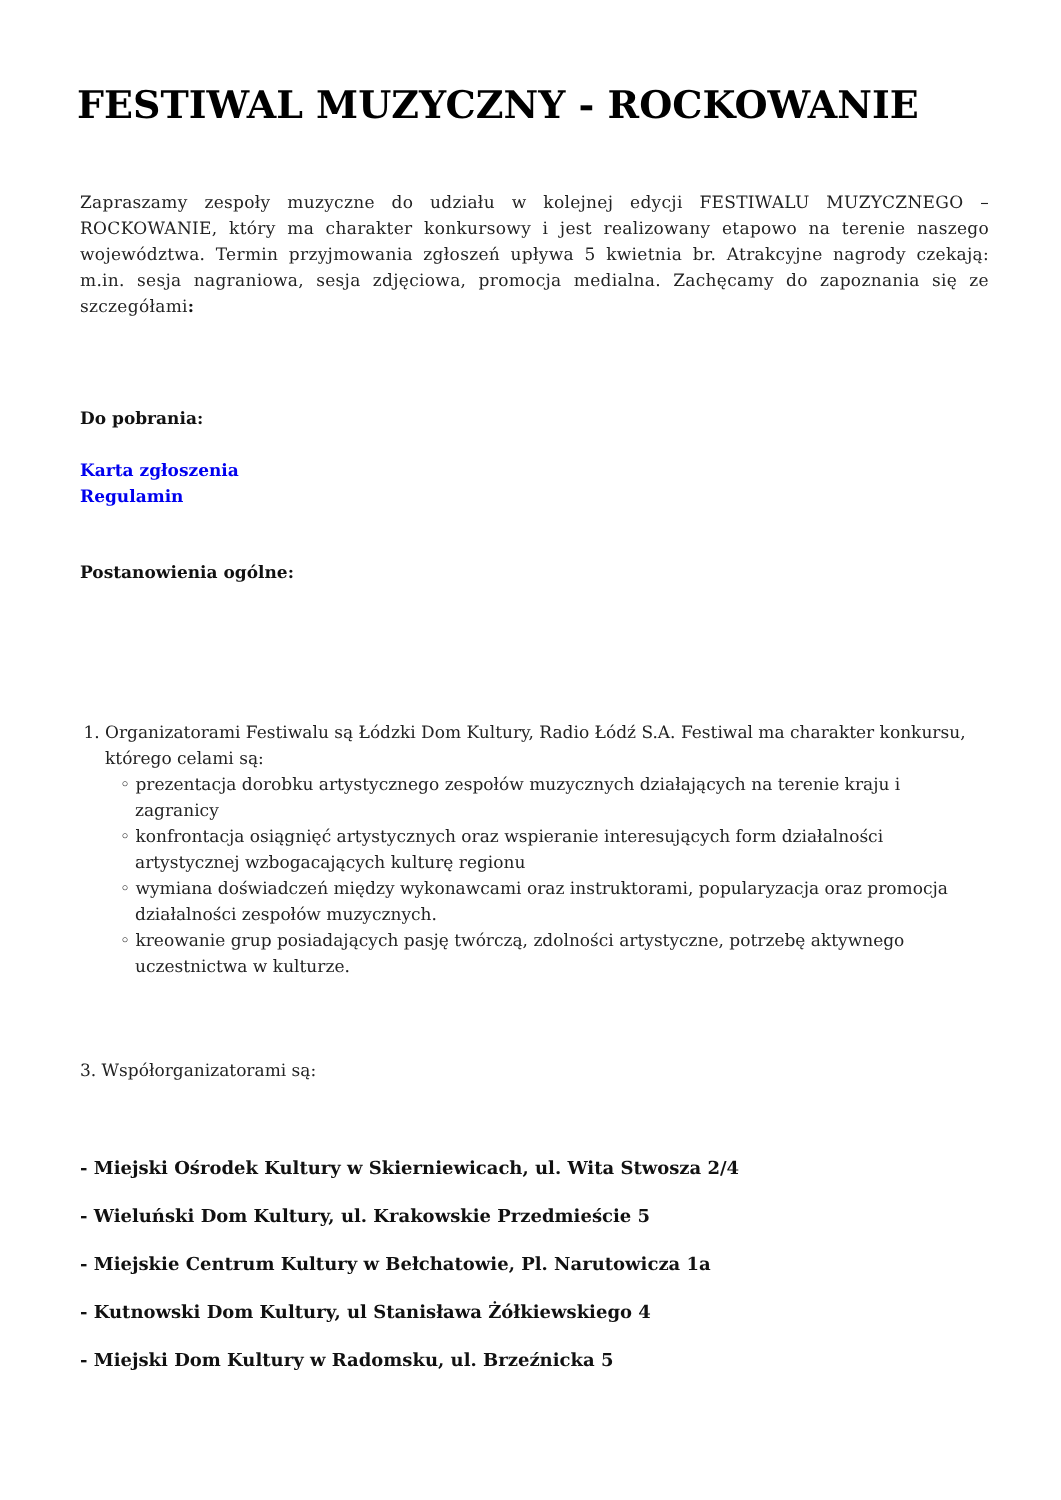FESTIWAL MUZYCZNY - ROCKOWANIE
Zapraszamy zespoły muzyczne do udziału w kolejnej edycji FESTIWALU MUZYCZNEGO – ROCKOWANIE, który ma charakter konkursowy i jest realizowany etapowo na terenie naszego województwa. Termin przyjmowania zgłoszeń upływa 5 kwietnia br. Atrakcyjne nagrody czekają: m.in. sesja nagraniowa, sesja zdjęciowa, promocja medialna. Zachęcamy do zapoznania się ze szczegółami:
Do pobrania:
Karta zgłoszenia
Regulamin
Postanowienia ogólne:
1. Organizatorami Festiwalu są Łódzki Dom Kultury, Radio Łódź S.A. Festiwal ma charakter konkursu, którego celami są:
◦ prezentacja dorobku artystycznego zespołów muzycznych działających na terenie kraju i zagranicy
◦ konfrontacja osiągnięć artystycznych oraz wspieranie interesujących form działalności artystycznej wzbogacających kulturę regionu
◦ wymiana doświadczeń między wykonawcami oraz instruktorami, popularyzacja oraz promocja działalności zespołów muzycznych.
◦ kreowanie grup posiadających pasję twórczą, zdolności artystyczne, potrzebę aktywnego uczestnictwa w kulturze.
3. Współorganizatorami są:
- Miejski Ośrodek Kultury w Skierniewicach, ul. Wita Stwosza 2/4
- Wieluński Dom Kultury, ul. Krakowskie Przedmieście 5
- Miejskie Centrum Kultury w Bełchatowie, Pl. Narutowicza 1a
- Kutnowski Dom Kultury, ul Stanisława Żółkiewskiego 4
- Miejski Dom Kultury w Radomsku, ul. Brzeźnicka 5